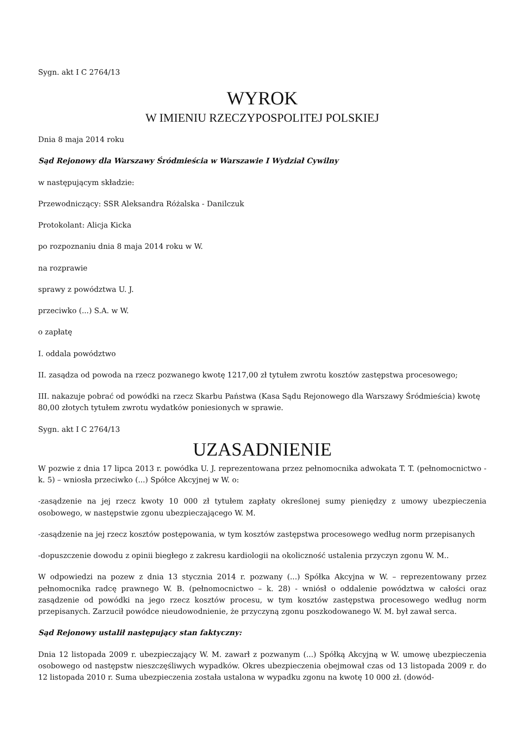Sygn. akt I C 2764/13
WYROK
W IMIENIU RZECZYPOSPOLITEJ POLSKIEJ
Dnia 8 maja 2014 roku
Sąd Rejonowy dla Warszawy Śródmieścia w Warszawie I Wydział Cywilny
w następującym składzie:
Przewodniczący: SSR Aleksandra Różalska - Danilczuk
Protokolant: Alicja Kicka
po rozpoznaniu dnia 8 maja 2014 roku w W.
na rozprawie
sprawy z powództwa U. J.
przeciwko (...) S.A. w W.
o zapłatę
I. oddala powództwo
II. zasądza od powoda na rzecz pozwanego kwotę 1217,00 zł tytułem zwrotu kosztów zastępstwa procesowego;
III. nakazuje pobrać od powódki na rzecz Skarbu Państwa (Kasa Sądu Rejonowego dla Warszawy Śródmieścia) kwotę 80,00 złotych tytułem zwrotu wydatków poniesionych w sprawie.
Sygn. akt I C 2764/13
UZASADNIENIE
W pozwie z dnia 17 lipca 2013 r. powódka U. J. reprezentowana przez pełnomocnika adwokata T. T. (pełnomocnictwo - k. 5) – wniosła przeciwko (...) Spółce Akcyjnej w W. o:
-zasądzenie na jej rzecz kwoty 10 000 zł tytułem zapłaty określonej sumy pieniędzy z umowy ubezpieczenia osobowego, w następstwie zgonu ubezpieczającego W. M.
-zasądzenie na jej rzecz kosztów postępowania, w tym kosztów zastępstwa procesowego według norm przepisanych
-dopuszczenie dowodu z opinii biegłego z zakresu kardiologii na okoliczność ustalenia przyczyn zgonu W. M..
W odpowiedzi na pozew z dnia 13 stycznia 2014 r. pozwany (...) Spółka Akcyjna w W. – reprezentowany przez pełnomocnika radcę prawnego W. B. (pełnomocnictwo – k. 28) - wniósł o oddalenie powództwa w całości oraz zasądzenie od powódki na jego rzecz kosztów procesu, w tym kosztów zastępstwa procesowego według norm przepisanych. Zarzucił powódce nieudowodnienie, że przyczyną zgonu poszkodowanego W. M. był zawał serca.
Sąd Rejonowy ustalił następujący stan faktyczny:
Dnia 12 listopada 2009 r. ubezpieczający W. M. zawarł z pozwanym (...) Spółką Akcyjną w W. umowę ubezpieczenia osobowego od następstw nieszczęśliwych wypadków. Okres ubezpieczenia obejmował czas od 13 listopada 2009 r. do 12 listopada 2010 r. Suma ubezpieczenia została ustalona w wypadku zgonu na kwotę 10 000 zł. (dowód-